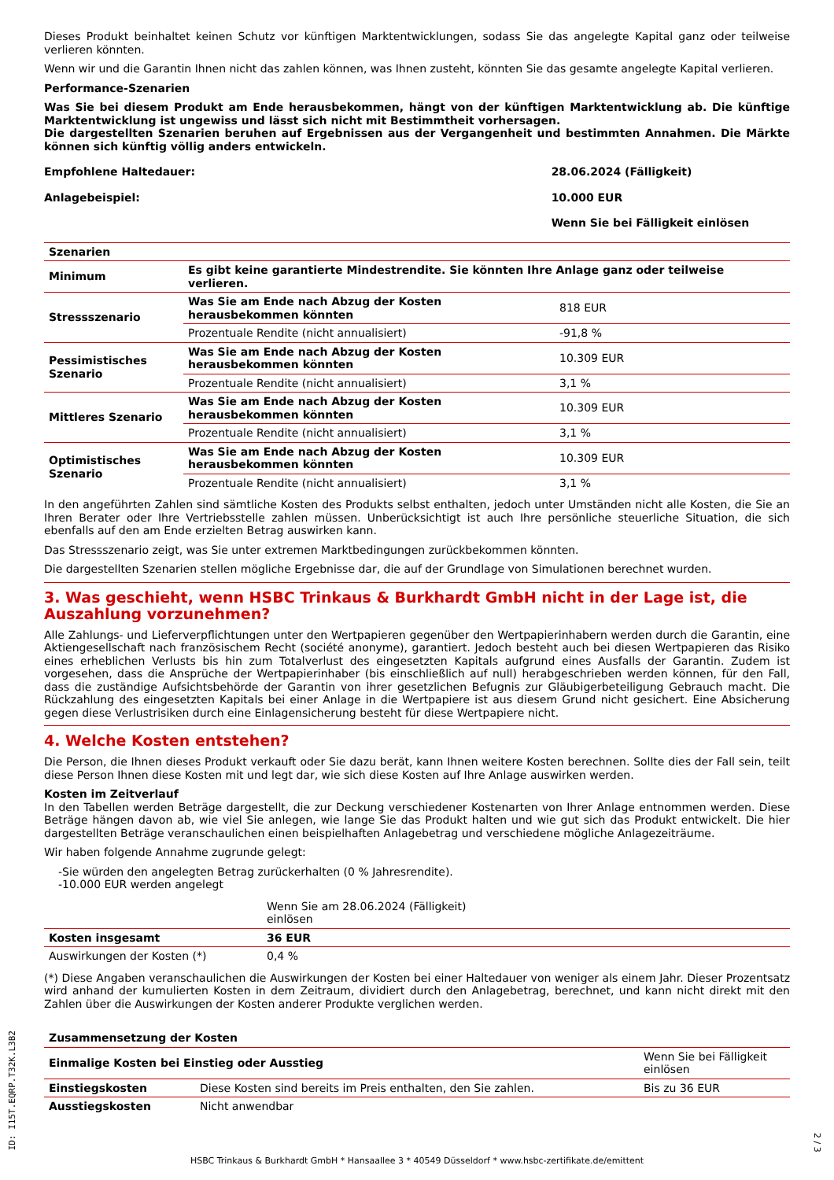Dieses Produkt beinhaltet keinen Schutz vor künftigen Marktentwicklungen, sodass Sie das angelegte Kapital ganz oder teilweise verlieren könnten.
Wenn wir und die Garantin Ihnen nicht das zahlen können, was Ihnen zusteht, könnten Sie das gesamte angelegte Kapital verlieren.
Performance-Szenarien
Was Sie bei diesem Produkt am Ende herausbekommen, hängt von der künftigen Marktentwicklung ab. Die künftige Marktentwicklung ist ungewiss und lässt sich nicht mit Bestimmtheit vorhersagen.
Die dargestellten Szenarien beruhen auf Ergebnissen aus der Vergangenheit und bestimmten Annahmen. Die Märkte können sich künftig völlig anders entwickeln.
| Empfohlene Haltedauer: | 28.06.2024 (Fälligkeit) |
| Anlagebeispiel: | 10.000 EUR |
| | Wenn Sie bei Fälligkeit einlösen |
| Szenarien | | |
| --- | --- | --- |
| Minimum | Es gibt keine garantierte Mindestrendite. Sie könnten Ihre Anlage ganz oder teilweise verlieren. | |
| Stressszenario | Was Sie am Ende nach Abzug der Kosten herausbekommen könnten | 818 EUR |
| | Prozentuale Rendite (nicht annualisiert) | -91,8 % |
| Pessimistisches Szenario | Was Sie am Ende nach Abzug der Kosten herausbekommen könnten | 10.309 EUR |
| | Prozentuale Rendite (nicht annualisiert) | 3,1 % |
| Mittleres Szenario | Was Sie am Ende nach Abzug der Kosten herausbekommen könnten | 10.309 EUR |
| | Prozentuale Rendite (nicht annualisiert) | 3,1 % |
| Optimistisches Szenario | Was Sie am Ende nach Abzug der Kosten herausbekommen könnten | 10.309 EUR |
| | Prozentuale Rendite (nicht annualisiert) | 3,1 % |
In den angeführten Zahlen sind sämtliche Kosten des Produkts selbst enthalten, jedoch unter Umständen nicht alle Kosten, die Sie an Ihren Berater oder Ihre Vertriebsstelle zahlen müssen. Unberücksichtigt ist auch Ihre persönliche steuerliche Situation, die sich ebenfalls auf den am Ende erzielten Betrag auswirken kann.
Das Stressszenario zeigt, was Sie unter extremen Marktbedingungen zurückbekommen könnten.
Die dargestellten Szenarien stellen mögliche Ergebnisse dar, die auf der Grundlage von Simulationen berechnet wurden.
3. Was geschieht, wenn HSBC Trinkaus & Burkhardt GmbH nicht in der Lage ist, die Auszahlung vorzunehmen?
Alle Zahlungs- und Lieferverpflichtungen unter den Wertpapieren gegenüber den Wertpapierinhabern werden durch die Garantin, eine Aktiengesellschaft nach französischem Recht (société anonyme), garantiert. Jedoch besteht auch bei diesen Wertpapieren das Risiko eines erheblichen Verlusts bis hin zum Totalverlust des eingesetzten Kapitals aufgrund eines Ausfalls der Garantin. Zudem ist vorgesehen, dass die Ansprüche der Wertpapierinhaber (bis einschließlich auf null) herabgeschrieben werden können, für den Fall, dass die zuständige Aufsichtsbehörde der Garantin von ihrer gesetzlichen Befugnis zur Gläubigerbeteiligung Gebrauch macht. Die Rückzahlung des eingesetzten Kapitals bei einer Anlage in die Wertpapiere ist aus diesem Grund nicht gesichert. Eine Absicherung gegen diese Verlustrisiken durch eine Einlagensicherung besteht für diese Wertpapiere nicht.
4. Welche Kosten entstehen?
Die Person, die Ihnen dieses Produkt verkauft oder Sie dazu berät, kann Ihnen weitere Kosten berechnen. Sollte dies der Fall sein, teilt diese Person Ihnen diese Kosten mit und legt dar, wie sich diese Kosten auf Ihre Anlage auswirken werden.
Kosten im Zeitverlauf
In den Tabellen werden Beträge dargestellt, die zur Deckung verschiedener Kostenarten von Ihrer Anlage entnommen werden. Diese Beträge hängen davon ab, wie viel Sie anlegen, wie lange Sie das Produkt halten und wie gut sich das Produkt entwickelt. Die hier dargestellten Beträge veranschaulichen einen beispielhaften Anlagebetrag und verschiedene mögliche Anlagezeiträume.
Wir haben folgende Annahme zugrunde gelegt:
-Sie würden den angelegten Betrag zurückerhalten (0 % Jahresrendite).
-10.000 EUR werden angelegt
| | Wenn Sie am 28.06.2024 (Fälligkeit) einlösen | |
| Kosten insgesamt | 36 EUR | |
| Auswirkungen der Kosten (*) | 0,4 % | |
(*) Diese Angaben veranschaulichen die Auswirkungen der Kosten bei einer Haltedauer von weniger als einem Jahr. Dieser Prozentsatz wird anhand der kumulierten Kosten in dem Zeitraum, dividiert durch den Anlagebetrag, berechnet, und kann nicht direkt mit den Zahlen über die Auswirkungen der Kosten anderer Produkte verglichen werden.
| Zusammensetzung der Kosten | | |
| --- | --- | --- |
| Einmalige Kosten bei Einstieg oder Ausstieg | | Wenn Sie bei Fälligkeit einlösen |
| Einstiegskosten | Diese Kosten sind bereits im Preis enthalten, den Sie zahlen. | Bis zu 36 EUR |
| Ausstiegskosten | Nicht anwendbar | |
HSBC Trinkaus & Burkhardt GmbH * Hansaallee 3 * 40549 Düsseldorf * www.hsbc-zertifikate.de/emittent
ID: I15T.EQRP.T32K.L3B2
2 / 3